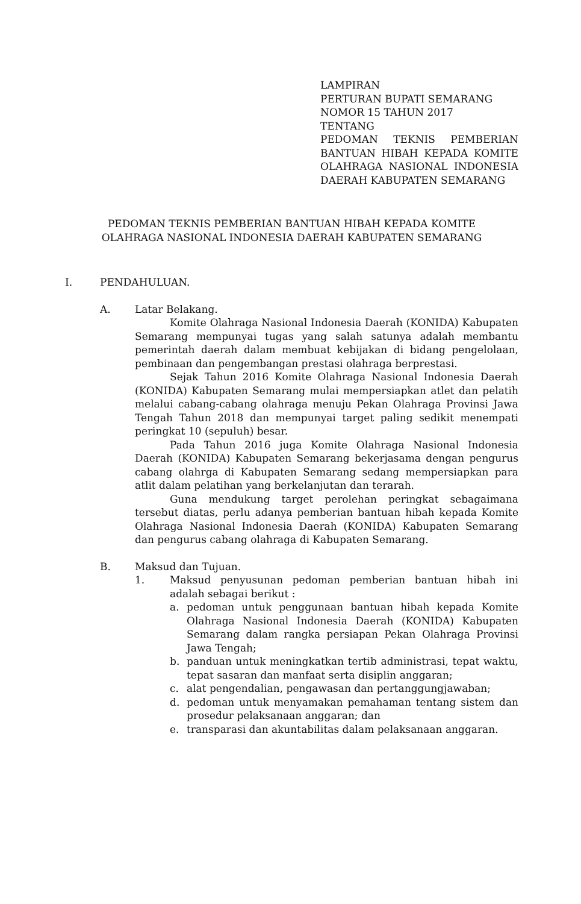LAMPIRAN
PERTURAN BUPATI SEMARANG
NOMOR 15 TAHUN 2017
TENTANG
PEDOMAN TEKNIS PEMBERIAN BANTUAN HIBAH KEPADA KOMITE OLAHRAGA NASIONAL INDONESIA DAERAH KABUPATEN SEMARANG
PEDOMAN TEKNIS PEMBERIAN BANTUAN HIBAH KEPADA KOMITE
OLAHRAGA NASIONAL INDONESIA DAERAH KABUPATEN SEMARANG
I. PENDAHULUAN.
A. Latar Belakang.
Komite Olahraga Nasional Indonesia Daerah (KONIDA) Kabupaten Semarang mempunyai tugas yang salah satunya adalah membantu pemerintah daerah dalam membuat kebijakan di bidang pengelolaan, pembinaan dan pengembangan prestasi olahraga berprestasi.
Sejak Tahun 2016 Komite Olahraga Nasional Indonesia Daerah (KONIDA) Kabupaten Semarang mulai mempersiapkan atlet dan pelatih melalui cabang-cabang olahraga menuju Pekan Olahraga Provinsi Jawa Tengah Tahun 2018 dan mempunyai target paling sedikit menempati peringkat 10 (sepuluh) besar.
Pada Tahun 2016 juga Komite Olahraga Nasional Indonesia Daerah (KONIDA) Kabupaten Semarang bekerjasama dengan pengurus cabang olahrga di Kabupaten Semarang sedang mempersiapkan para atlit dalam pelatihan yang berkelanjutan dan terarah.
Guna mendukung target perolehan peringkat sebagaimana tersebut diatas, perlu adanya pemberian bantuan hibah kepada Komite Olahraga Nasional Indonesia Daerah (KONIDA) Kabupaten Semarang dan pengurus cabang olahraga di Kabupaten Semarang.
B. Maksud dan Tujuan.
1. Maksud penyusunan pedoman pemberian bantuan hibah ini adalah sebagai berikut :
a. pedoman untuk penggunaan bantuan hibah kepada Komite Olahraga Nasional Indonesia Daerah (KONIDA) Kabupaten Semarang dalam rangka persiapan Pekan Olahraga Provinsi Jawa Tengah;
b. panduan untuk meningkatkan tertib administrasi, tepat waktu, tepat sasaran dan manfaat serta disiplin anggaran;
c. alat pengendalian, pengawasan dan pertanggungjawaban;
d. pedoman untuk menyamakan pemahaman tentang sistem dan prosedur pelaksanaan anggaran; dan
e. transparasi dan akuntabilitas dalam pelaksanaan anggaran.